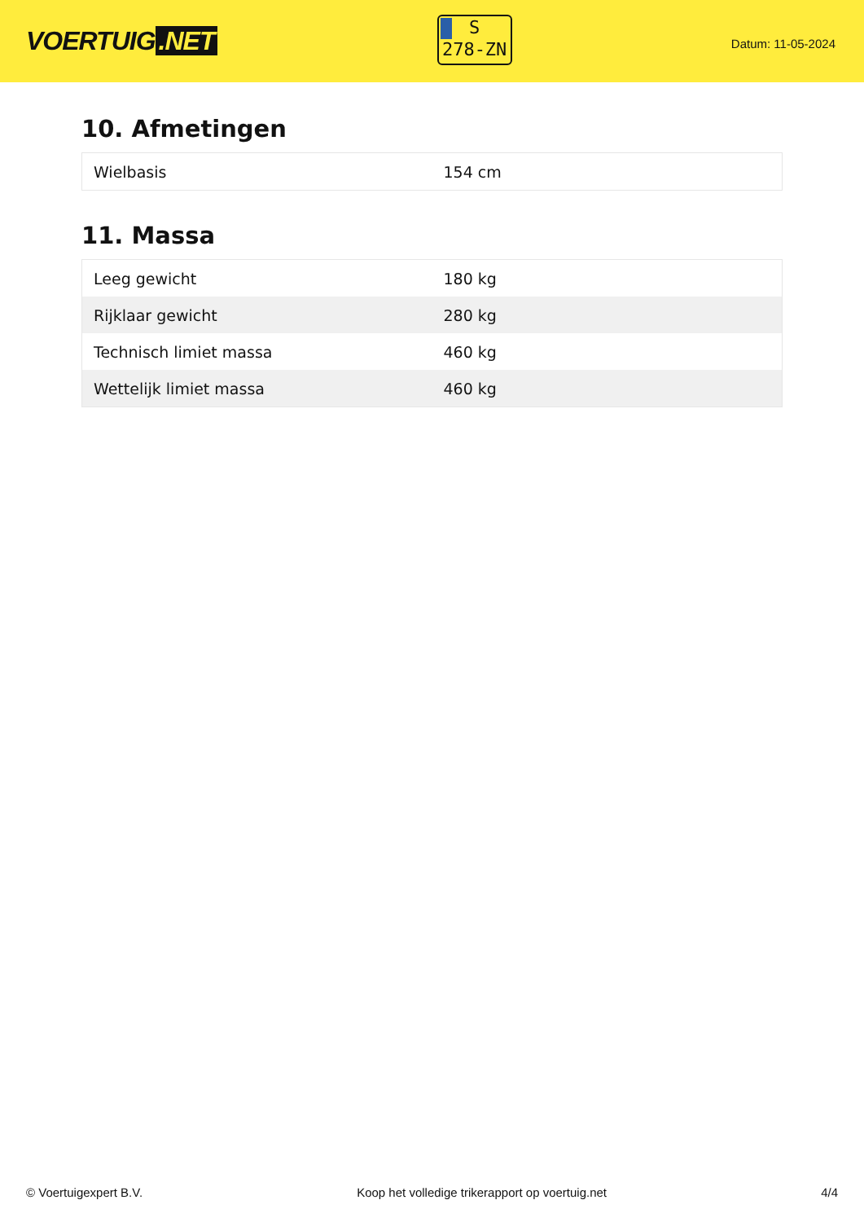VOERTUIG.NET
S
278-ZN
Datum: 11-05-2024
10. Afmetingen
| Wielbasis | 154 cm |
11. Massa
| Leeg gewicht | 180 kg |
| Rijklaar gewicht | 280 kg |
| Technisch limiet massa | 460 kg |
| Wettelijk limiet massa | 460 kg |
© Voertuigexpert B.V. Koop het volledige trikerapport op voertuig.net 4/4